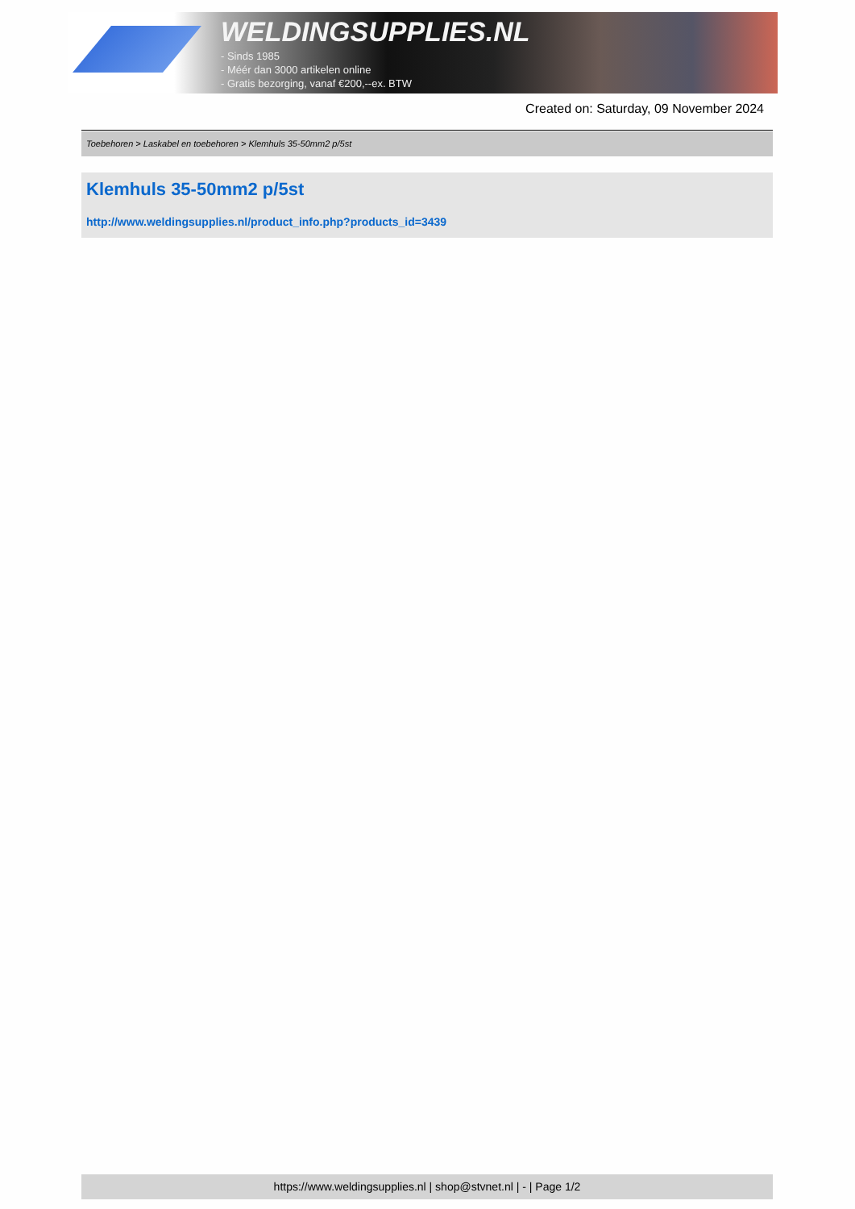WELDINGSUPPLIES.NL
- Sinds 1985
- Méér dan 3000 artikelen online
- Gratis bezorging, vanaf €200,--ex. BTW
Created on: Saturday, 09 November 2024
Toebehoren > Laskabel en toebehoren > Klemhuls 35-50mm2 p/5st
Klemhuls 35-50mm2 p/5st
http://www.weldingsupplies.nl/product_info.php?products_id=3439
https://www.weldingsupplies.nl | shop@stvnet.nl | - | Page 1/2